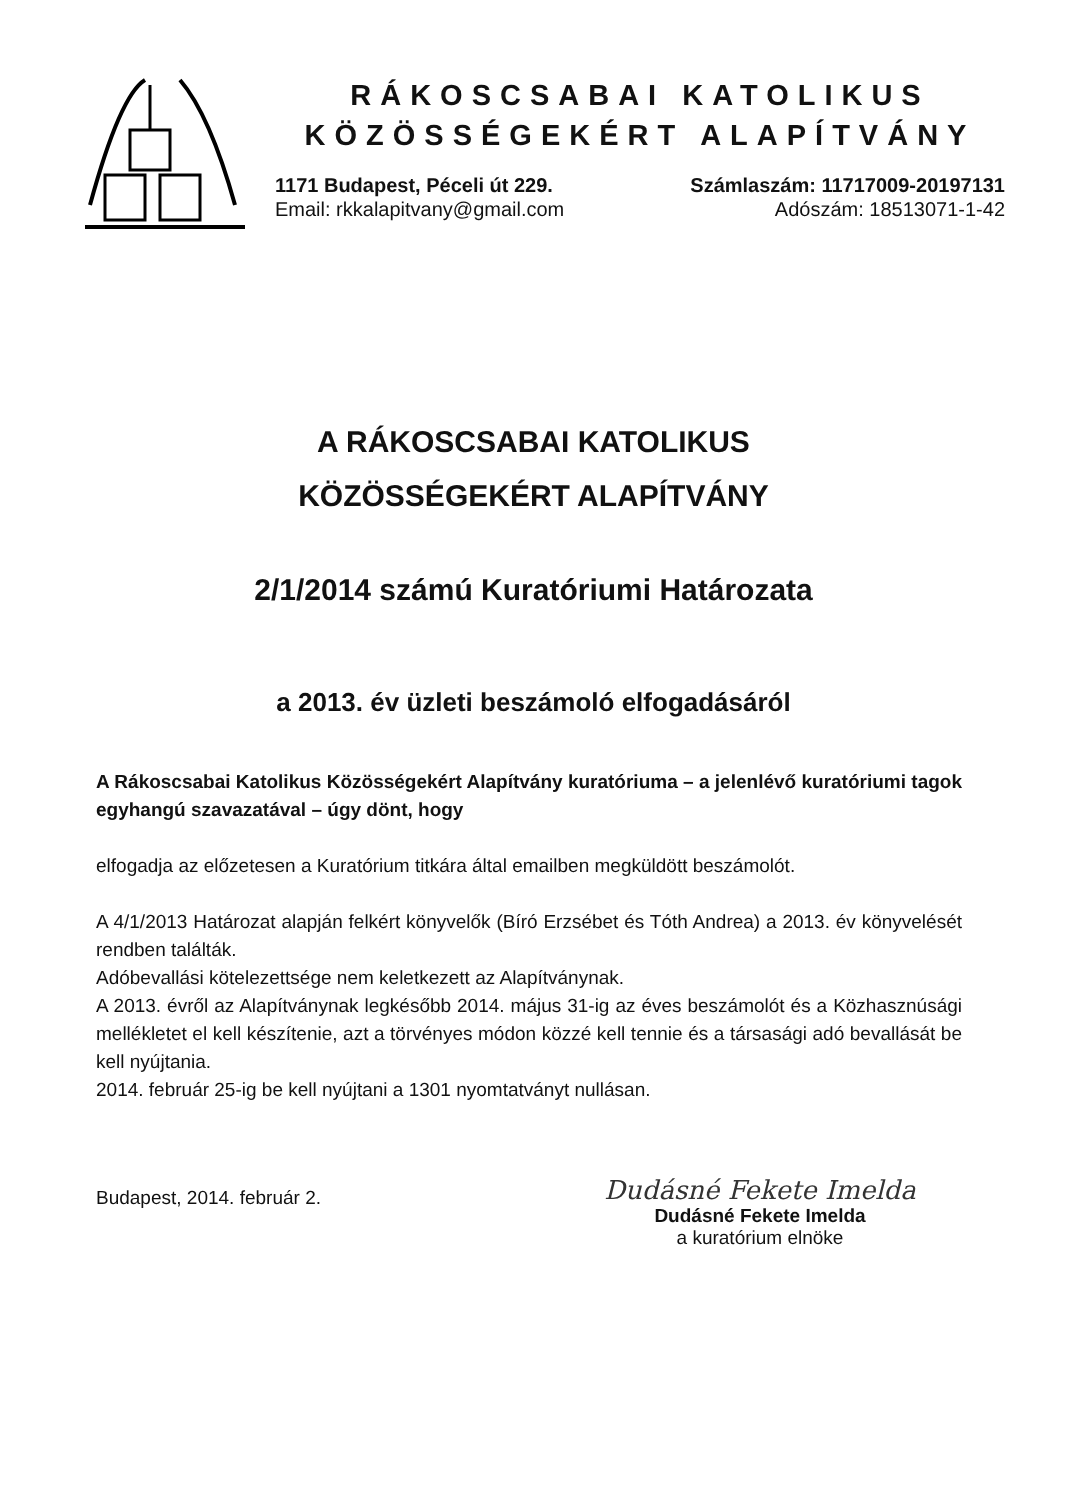RÁKOSCSABAI KATOLIKUS
KÖZÖSSÉGEKÉRT ALAPÍTVÁNY
1171 Budapest, Péceli út 229.
Email: rkkalapitvany@gmail.com
Számlaszám: 11717009-20197131
Adószám: 18513071-1-42
A RÁKOSCSABAI KATOLIKUS
KÖZÖSSÉGEKÉRT ALAPÍTVÁNY
2/1/2014 számú Kuratóriumi Határozata
a 2013. év üzleti beszámoló elfogadásáról
A Rákoscsabai Katolikus Közösségekért Alapítvány kuratóriuma – a jelenlévő kuratóriumi tagok egyhangú szavazatával – úgy dönt, hogy
elfogadja az előzetesen a Kuratórium titkára által emailben megküldött beszámolót.
A 4/1/2013 Határozat alapján felkért könyvelők (Bíró Erzsébet és Tóth Andrea) a 2013. év könyvelését rendben találták.
Adóbevallási kötelezettsége nem keletkezett az Alapítványnak.
A 2013. évről az Alapítványnak legkésőbb 2014. május 31-ig az éves beszámolót és a Közhasznúsági mellékletet el kell készítenie, azt a törvényes módon közzé kell tennie és a társasági adó bevallását be kell nyújtania.
2014. február 25-ig be kell nyújtani a 1301 nyomtatványt nullásan.
Budapest, 2014. február 2.
Dudásné Fekete Imelda
Dudásné Fekete Imelda
a kuratórium elnöke